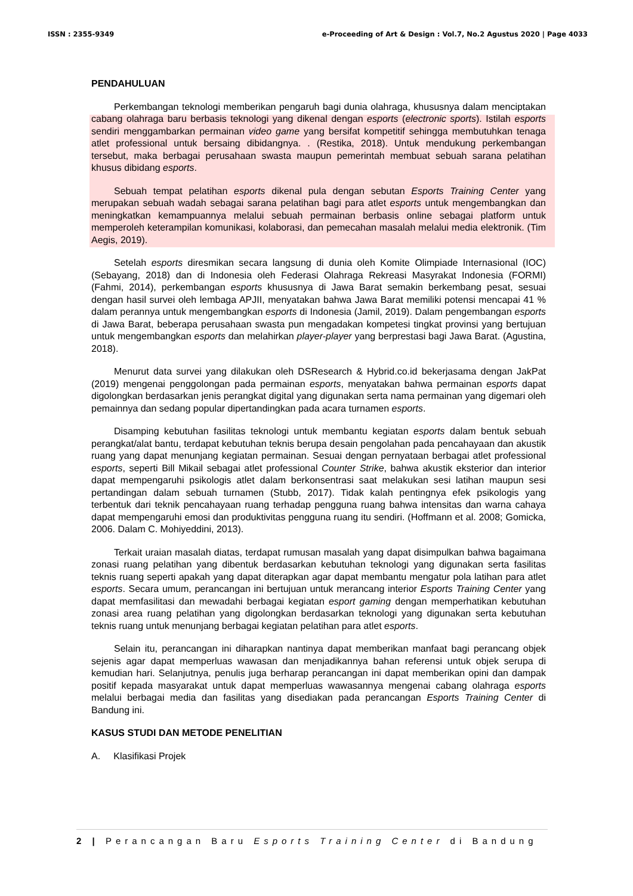ISSN : 2355-9349 e-Proceeding of Art & Design : Vol.7, No.2 Agustus 2020 | Page 4033
PENDAHULUAN
Perkembangan teknologi memberikan pengaruh bagi dunia olahraga, khususnya dalam menciptakan cabang olahraga baru berbasis teknologi yang dikenal dengan esports (electronic sports). Istilah esports sendiri menggambarkan permainan video game yang bersifat kompetitif sehingga membutuhkan tenaga atlet professional untuk bersaing dibidangnya. . (Restika, 2018). Untuk mendukung perkembangan tersebut, maka berbagai perusahaan swasta maupun pemerintah membuat sebuah sarana pelatihan khusus dibidang esports.
Sebuah tempat pelatihan esports dikenal pula dengan sebutan Esports Training Center yang merupakan sebuah wadah sebagai sarana pelatihan bagi para atlet esports untuk mengembangkan dan meningkatkan kemampuannya melalui sebuah permainan berbasis online sebagai platform untuk memperoleh keterampilan komunikasi, kolaborasi, dan pemecahan masalah melalui media elektronik. (Tim Aegis, 2019).
Setelah esports diresmikan secara langsung di dunia oleh Komite Olimpiade Internasional (IOC) (Sebayang, 2018) dan di Indonesia oleh Federasi Olahraga Rekreasi Masyrakat Indonesia (FORMI) (Fahmi, 2014), perkembangan esports khususnya di Jawa Barat semakin berkembang pesat, sesuai dengan hasil survei oleh lembaga APJII, menyatakan bahwa Jawa Barat memiliki potensi mencapai 41 % dalam perannya untuk mengembangkan esports di Indonesia (Jamil, 2019). Dalam pengembangan esports di Jawa Barat, beberapa perusahaan swasta pun mengadakan kompetesi tingkat provinsi yang bertujuan untuk mengembangkan esports dan melahirkan player-player yang berprestasi bagi Jawa Barat. (Agustina, 2018).
Menurut data survei yang dilakukan oleh DSResearch & Hybrid.co.id bekerjasama dengan JakPat (2019) mengenai penggolongan pada permainan esports, menyatakan bahwa permainan esports dapat digolongkan berdasarkan jenis perangkat digital yang digunakan serta nama permainan yang digemari oleh pemainnya dan sedang popular dipertandingkan pada acara turnamen esports.
Disamping kebutuhan fasilitas teknologi untuk membantu kegiatan esports dalam bentuk sebuah perangkat/alat bantu, terdapat kebutuhan teknis berupa desain pengolahan pada pencahayaan dan akustik ruang yang dapat menunjang kegiatan permainan. Sesuai dengan pernyataan berbagai atlet professional esports, seperti Bill Mikail sebagai atlet professional Counter Strike, bahwa akustik eksterior dan interior dapat mempengaruhi psikologis atlet dalam berkonsentrasi saat melakukan sesi latihan maupun sesi pertandingan dalam sebuah turnamen (Stubb, 2017). Tidak kalah pentingnya efek psikologis yang terbentuk dari teknik pencahayaan ruang terhadap pengguna ruang bahwa intensitas dan warna cahaya dapat mempengaruhi emosi dan produktivitas pengguna ruang itu sendiri. (Hoffmann et al. 2008; Gomicka, 2006. Dalam C. Mohiyeddini, 2013).
Terkait uraian masalah diatas, terdapat rumusan masalah yang dapat disimpulkan bahwa bagaimana zonasi ruang pelatihan yang dibentuk berdasarkan kebutuhan teknologi yang digunakan serta fasilitas teknis ruang seperti apakah yang dapat diterapkan agar dapat membantu mengatur pola latihan para atlet esports. Secara umum, perancangan ini bertujuan untuk merancang interior Esports Training Center yang dapat memfasilitasi dan mewadahi berbagai kegiatan esport gaming dengan memperhatikan kebutuhan zonasi area ruang pelatihan yang digolongkan berdasarkan teknologi yang digunakan serta kebutuhan teknis ruang untuk menunjang berbagai kegiatan pelatihan para atlet esports.
Selain itu, perancangan ini diharapkan nantinya dapat memberikan manfaat bagi perancang objek sejenis agar dapat memperluas wawasan dan menjadikannya bahan referensi untuk objek serupa di kemudian hari. Selanjutnya, penulis juga berharap perancangan ini dapat memberikan opini dan dampak positif kepada masyarakat untuk dapat memperluas wawasannya mengenai cabang olahraga esports melalui berbagai media dan fasilitas yang disediakan pada perancangan Esports Training Center di Bandung ini.
KASUS STUDI DAN METODE PENELITIAN
A. Klasifikasi Projek
2 | Perancangan Baru Esports Training Center di Bandung